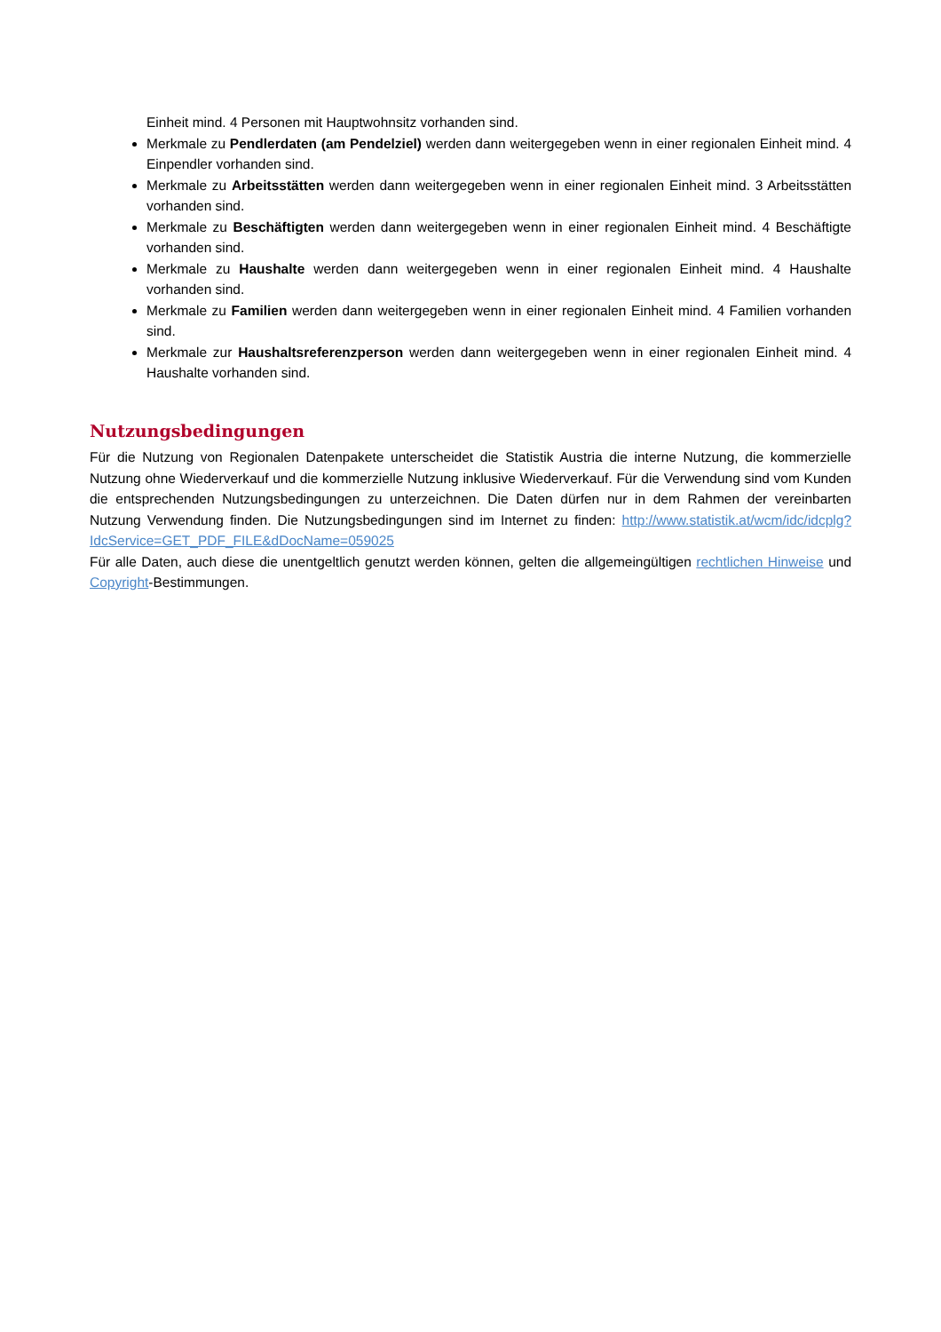Einheit mind. 4 Personen mit Hauptwohnsitz vorhanden sind.
Merkmale zu Pendlerdaten (am Pendelziel) werden dann weitergegeben wenn in einer regionalen Einheit mind. 4 Einpendler vorhanden sind.
Merkmale zu Arbeitsstätten werden dann weitergegeben wenn in einer regionalen Einheit mind. 3 Arbeitsstätten vorhanden sind.
Merkmale zu Beschäftigten werden dann weitergegeben wenn in einer regionalen Einheit mind. 4 Beschäftigte vorhanden sind.
Merkmale zu Haushalte werden dann weitergegeben wenn in einer regionalen Einheit mind. 4 Haushalte vorhanden sind.
Merkmale zu Familien werden dann weitergegeben wenn in einer regionalen Einheit mind. 4 Familien vorhanden sind.
Merkmale zur Haushaltsreferenzperson werden dann weitergegeben wenn in einer regionalen Einheit mind. 4 Haushalte vorhanden sind.
Nutzungsbedingungen
Für die Nutzung von Regionalen Datenpakete unterscheidet die Statistik Austria die interne Nutzung, die kommerzielle Nutzung ohne Wiederverkauf und die kommerzielle Nutzung inklusive Wiederverkauf. Für die Verwendung sind vom Kunden die entsprechenden Nutzungsbedingungen zu unterzeichnen. Die Daten dürfen nur in dem Rahmen der vereinbarten Nutzung Verwendung finden. Die Nutzungsbedingungen sind im Internet zu finden: http://www.statistik.at/wcm/idc/idcplg?IdcService=GET_PDF_FILE&dDocName=059025
Für alle Daten, auch diese die unentgeltlich genutzt werden können, gelten die allgemeingültigen rechtlichen Hinweise und Copyright-Bestimmungen.